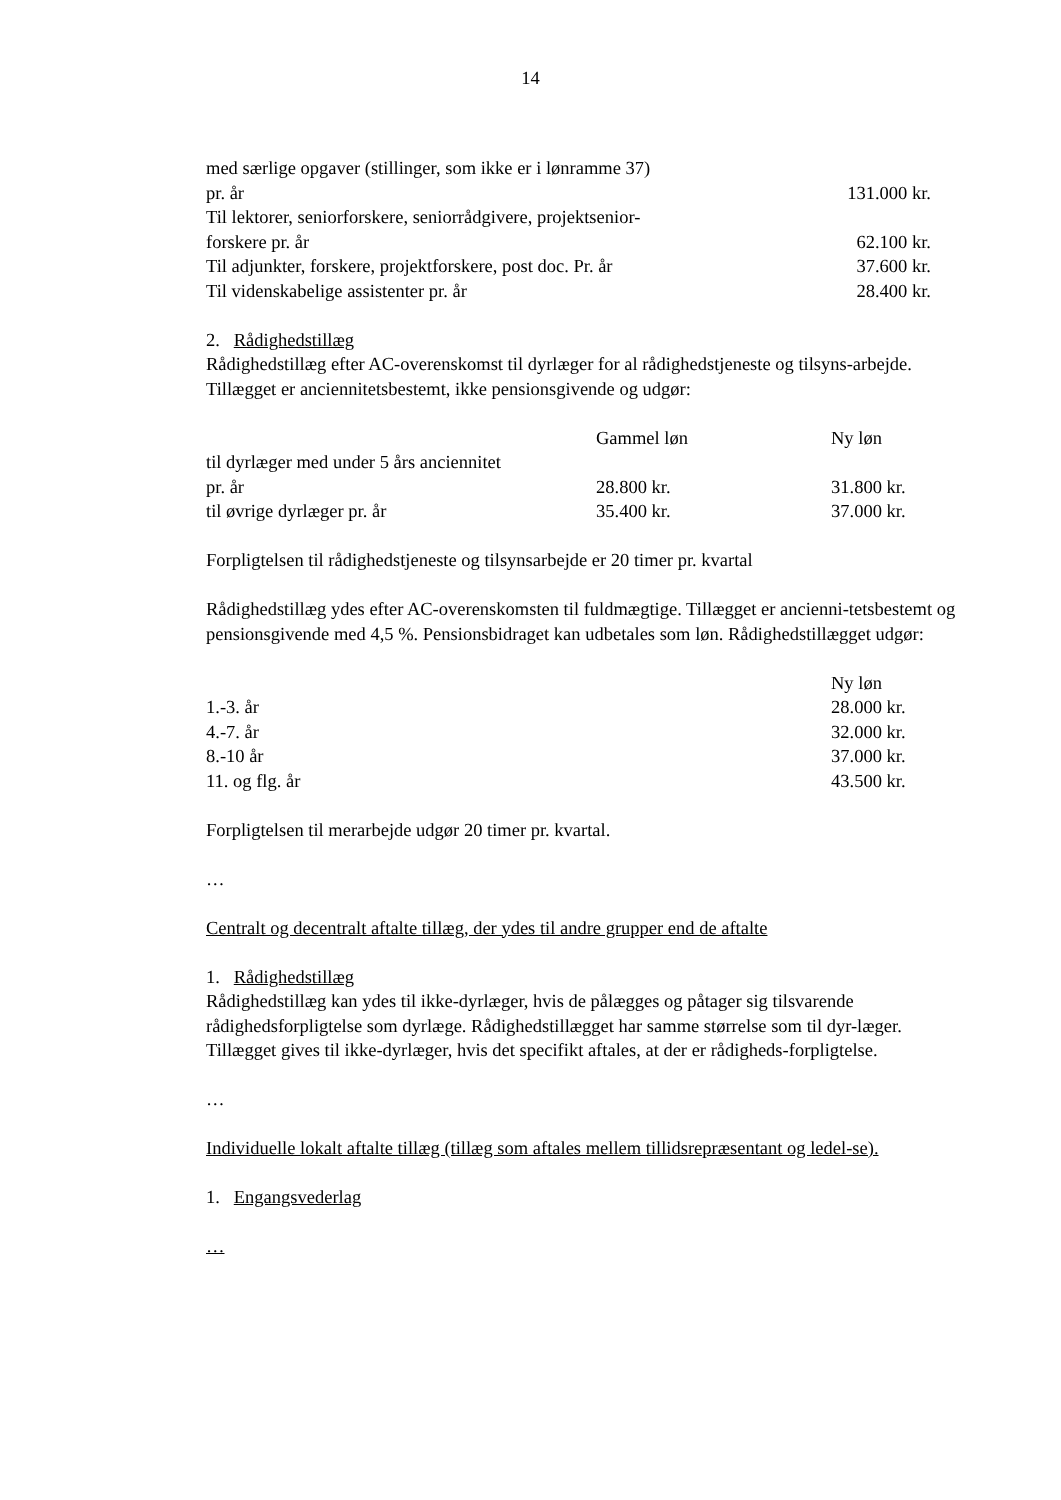14
| med særlige opgaver (stillinger, som ikke er i lønramme 37) | |
| pr. år | 131.000 kr. |
| Til lektorer, seniorforskere, seniorrådgivere, projektsenior- | |
| forskere pr. år | 62.100 kr. |
| Til adjunkter, forskere, projektforskere, post doc. Pr. år | 37.600 kr. |
| Til videnskabelige assistenter pr. år | 28.400 kr. |
2. Rådighedstillæg
Rådighedstillæg efter AC-overenskomst til dyrlæger for al rådighedstjeneste og tilsyns-arbejde. Tillægget er anciennitetsbestemt, ikke pensionsgivende og udgør:
| | Gammel løn | Ny løn |
| til dyrlæger med under 5 års anciennitet | | |
| pr. år | 28.800 kr. | 31.800 kr. |
| til øvrige dyrlæger pr. år | 35.400 kr. | 37.000 kr. |
Forpligtelsen til rådighedstjeneste og tilsynsarbejde er 20 timer pr. kvartal
Rådighedstillæg ydes efter AC-overenskomsten til fuldmægtige. Tillægget er ancienni-tetsbestemt og pensionsgivende med 4,5 %. Pensionsbidraget kan udbetales som løn. Rådighedstillægget udgør:
| | Ny løn |
| 1.-3. år | 28.000 kr. |
| 4.-7. år | 32.000 kr. |
| 8.-10 år | 37.000 kr. |
| 11. og flg. år | 43.500 kr. |
Forpligtelsen til merarbejde udgør 20 timer pr. kvartal.
…
Centralt og decentralt aftalte tillæg, der ydes til andre grupper end de aftalte
1. Rådighedstillæg
Rådighedstillæg kan ydes til ikke-dyrlæger, hvis de pålægges og påtager sig tilsvarende rådighedsforpligtelse som dyrlæge. Rådighedstillægget har samme størrelse som til dyr-læger. Tillægget gives til ikke-dyrlæger, hvis det specifikt aftales, at der er rådigheds-forpligtelse.
…
Individuelle lokalt aftalte tillæg (tillæg som aftales mellem tillidsrepræsentant og ledel-se).
1. Engangsvederlag
…